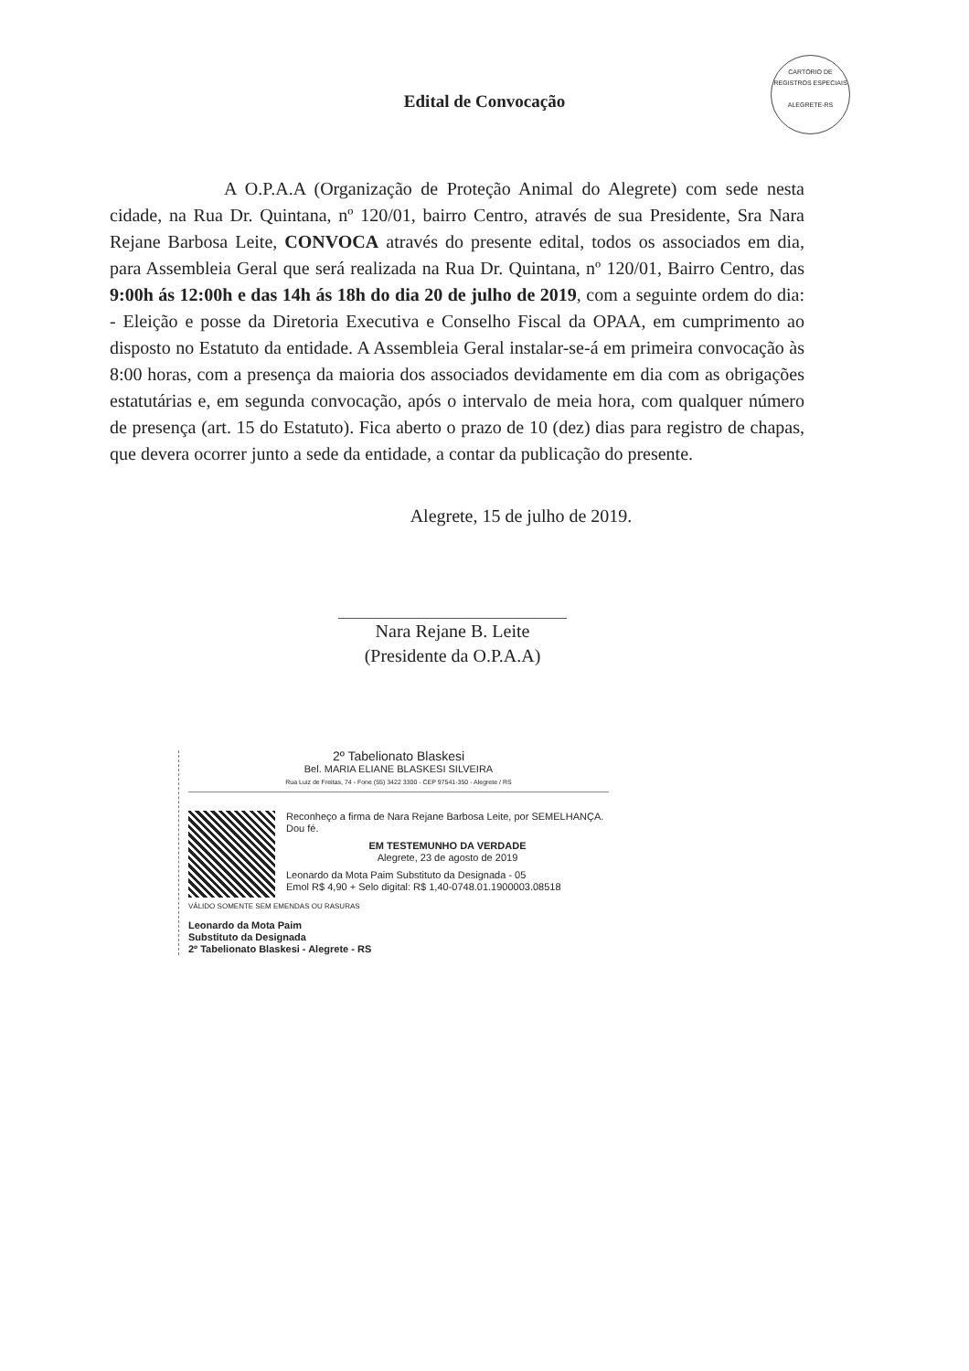CARTÓRIO DE REGISTROS ESPECIAIS
ALEGRETE-RS
Edital de Convocação
A O.P.A.A (Organização de Proteção Animal do Alegrete) com sede nesta cidade, na Rua Dr. Quintana, nº 120/01, bairro Centro, através de sua Presidente, Sra Nara Rejane Barbosa Leite, CONVOCA através do presente edital, todos os associados em dia, para Assembleia Geral que será realizada na Rua Dr. Quintana, nº 120/01, Bairro Centro, das 9:00h ás 12:00h e das 14h ás 18h do dia 20 de julho de 2019, com a seguinte ordem do dia: - Eleição e posse da Diretoria Executiva e Conselho Fiscal da OPAA, em cumprimento ao disposto no Estatuto da entidade. A Assembleia Geral instalar-se-á em primeira convocação às 8:00 horas, com a presença da maioria dos associados devidamente em dia com as obrigações estatutárias e, em segunda convocação, após o intervalo de meia hora, com qualquer número de presença (art. 15 do Estatuto). Fica aberto o prazo de 10 (dez) dias para registro de chapas, que devera ocorrer junto a sede da entidade, a contar da publicação do presente.
Alegrete, 15 de julho de 2019.
Nara Rejane B. Leite
(Presidente da O.P.A.A)
2º Tabelionato Blaskesi
Bel. MARIA ELIANE BLASKESI SILVEIRA
Rua Luiz de Freitas, 74 - Fone (55) 3422 3300 - CEP 97541-350 - Alegrete / RS
Reconheço a firma de Nara Rejane Barbosa Leite, por SEMELHANÇA. Dou fé.
EM TESTEMUNHO DA VERDADE
Alegrete, 23 de agosto de 2019
Leonardo da Mota Paim Substituto da Designada - 05
Emol R$ 4,90 + Selo digital: R$ 1,40-0748.01.1900003.08518
VÁLIDO SOMENTE SEM EMENDAS OU RASURAS
Leonardo da Mota Paim
Substituto da Designada
2º Tabelionato Blaskesi - Alegrete - RS